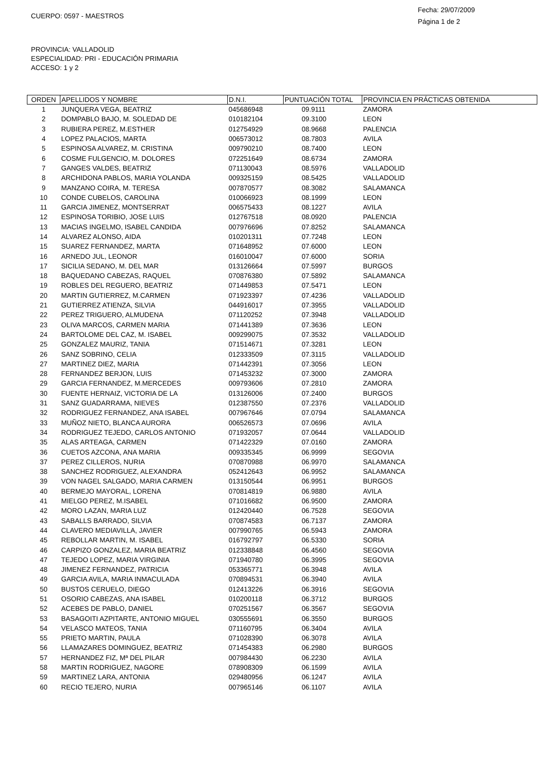CUERPO: 0597 - MAESTROS
Fecha: 29/07/2009
Página 1 de 2
PROVINCIA: VALLADOLID
ESPECIALIDAD: PRI - EDUCACIÓN PRIMARIA
ACCESO: 1 y 2
| ORDEN | APELLIDOS Y NOMBRE | D.N.I. | PUNTUACIÓN TOTAL | PROVINCIA EN PRÁCTICAS OBTENIDA |
| --- | --- | --- | --- | --- |
| 1 | JUNQUERA VEGA, BEATRIZ | 045686948 | 09.9111 | ZAMORA |
| 2 | DOMPABLO BAJO, M. SOLEDAD DE | 010182104 | 09.3100 | LEON |
| 3 | RUBIERA PEREZ, M.ESTHER | 012754929 | 08.9668 | PALENCIA |
| 4 | LOPEZ PALACIOS, MARTA | 006573012 | 08.7803 | AVILA |
| 5 | ESPINOSA ALVAREZ, M. CRISTINA | 009790210 | 08.7400 | LEON |
| 6 | COSME FULGENCIO, M. DOLORES | 072251649 | 08.6734 | ZAMORA |
| 7 | GANGES VALDES, BEATRIZ | 071130043 | 08.5976 | VALLADOLID |
| 8 | ARCHIDONA PABLOS, MARIA YOLANDA | 009325159 | 08.5425 | VALLADOLID |
| 9 | MANZANO COIRA, M. TERESA | 007870577 | 08.3082 | SALAMANCA |
| 10 | CONDE CUBELOS, CAROLINA | 010066923 | 08.1999 | LEON |
| 11 | GARCIA JIMENEZ, MONTSERRAT | 006575433 | 08.1227 | AVILA |
| 12 | ESPINOSA TORIBIO, JOSE LUIS | 012767518 | 08.0920 | PALENCIA |
| 13 | MACIAS INGELMO, ISABEL CANDIDA | 007976696 | 07.8252 | SALAMANCA |
| 14 | ALVAREZ ALONSO, AIDA | 010201311 | 07.7248 | LEON |
| 15 | SUAREZ FERNANDEZ, MARTA | 071648952 | 07.6000 | LEON |
| 16 | ARNEDO JUL, LEONOR | 016010047 | 07.6000 | SORIA |
| 17 | SICILIA SEDANO, M. DEL MAR | 013126664 | 07.5997 | BURGOS |
| 18 | BAQUEDANO CABEZAS, RAQUEL | 070876380 | 07.5892 | SALAMANCA |
| 19 | ROBLES DEL REGUERO, BEATRIZ | 071449853 | 07.5471 | LEON |
| 20 | MARTIN GUTIERREZ, M.CARMEN | 071923397 | 07.4236 | VALLADOLID |
| 21 | GUTIERREZ ATIENZA, SILVIA | 044916017 | 07.3955 | VALLADOLID |
| 22 | PEREZ TRIGUERO, ALMUDENA | 071120252 | 07.3948 | VALLADOLID |
| 23 | OLIVA MARCOS, CARMEN MARIA | 071441389 | 07.3636 | LEON |
| 24 | BARTOLOME DEL CAZ, M. ISABEL | 009299075 | 07.3532 | VALLADOLID |
| 25 | GONZALEZ MAURIZ, TANIA | 071514671 | 07.3281 | LEON |
| 26 | SANZ SOBRINO, CELIA | 012333509 | 07.3115 | VALLADOLID |
| 27 | MARTINEZ DIEZ, MARIA | 071442391 | 07.3056 | LEON |
| 28 | FERNANDEZ BERJON, LUIS | 071453232 | 07.3000 | ZAMORA |
| 29 | GARCIA FERNANDEZ, M.MERCEDES | 009793606 | 07.2810 | ZAMORA |
| 30 | FUENTE HERNAIZ, VICTORIA DE LA | 013126006 | 07.2400 | BURGOS |
| 31 | SANZ GUADARRAMA, NIEVES | 012387550 | 07.2376 | VALLADOLID |
| 32 | RODRIGUEZ FERNANDEZ, ANA ISABEL | 007967646 | 07.0794 | SALAMANCA |
| 33 | MUÑOZ NIETO, BLANCA AURORA | 006526573 | 07.0696 | AVILA |
| 34 | RODRIGUEZ TEJEDO, CARLOS ANTONIO | 071932057 | 07.0644 | VALLADOLID |
| 35 | ALAS ARTEAGA, CARMEN | 071422329 | 07.0160 | ZAMORA |
| 36 | CUETOS AZCONA, ANA MARIA | 009335345 | 06.9999 | SEGOVIA |
| 37 | PEREZ CILLEROS, NURIA | 070870988 | 06.9970 | SALAMANCA |
| 38 | SANCHEZ RODRIGUEZ, ALEXANDRA | 052412643 | 06.9952 | SALAMANCA |
| 39 | VON NAGEL SALGADO, MARIA CARMEN | 013150544 | 06.9951 | BURGOS |
| 40 | BERMEJO MAYORAL, LORENA | 070814819 | 06.9880 | AVILA |
| 41 | MIELGO PEREZ, M.ISABEL | 071016682 | 06.9500 | ZAMORA |
| 42 | MORO LAZAN, MARIA LUZ | 012420440 | 06.7528 | SEGOVIA |
| 43 | SABALLS BARRADO, SILVIA | 070874583 | 06.7137 | ZAMORA |
| 44 | CLAVERO MEDIAVILLA, JAVIER | 007990765 | 06.5943 | ZAMORA |
| 45 | REBOLLAR MARTIN, M. ISABEL | 016792797 | 06.5330 | SORIA |
| 46 | CARPIZO GONZALEZ, MARIA BEATRIZ | 012338848 | 06.4560 | SEGOVIA |
| 47 | TEJEDO LOPEZ, MARIA VIRGINIA | 071940780 | 06.3995 | SEGOVIA |
| 48 | JIMENEZ FERNANDEZ, PATRICIA | 053365771 | 06.3948 | AVILA |
| 49 | GARCIA AVILA, MARIA INMACULADA | 070894531 | 06.3940 | AVILA |
| 50 | BUSTOS CERUELO, DIEGO | 012413226 | 06.3916 | SEGOVIA |
| 51 | OSORIO CABEZAS, ANA ISABEL | 010200118 | 06.3712 | BURGOS |
| 52 | ACEBES DE PABLO, DANIEL | 070251567 | 06.3567 | SEGOVIA |
| 53 | BASAGOITI AZPITARTE, ANTONIO MIGUEL | 030555691 | 06.3550 | BURGOS |
| 54 | VELASCO MATEOS, TANIA | 071160795 | 06.3404 | AVILA |
| 55 | PRIETO MARTIN, PAULA | 071028390 | 06.3078 | AVILA |
| 56 | LLAMAZARES DOMINGUEZ, BEATRIZ | 071454383 | 06.2980 | BURGOS |
| 57 | HERNANDEZ FIZ, Mª DEL PILAR | 007984430 | 06.2230 | AVILA |
| 58 | MARTIN RODRIGUEZ, NAGORE | 078908309 | 06.1599 | AVILA |
| 59 | MARTINEZ LARA, ANTONIA | 029480956 | 06.1247 | AVILA |
| 60 | RECIO TEJERO, NURIA | 007965146 | 06.1107 | AVILA |